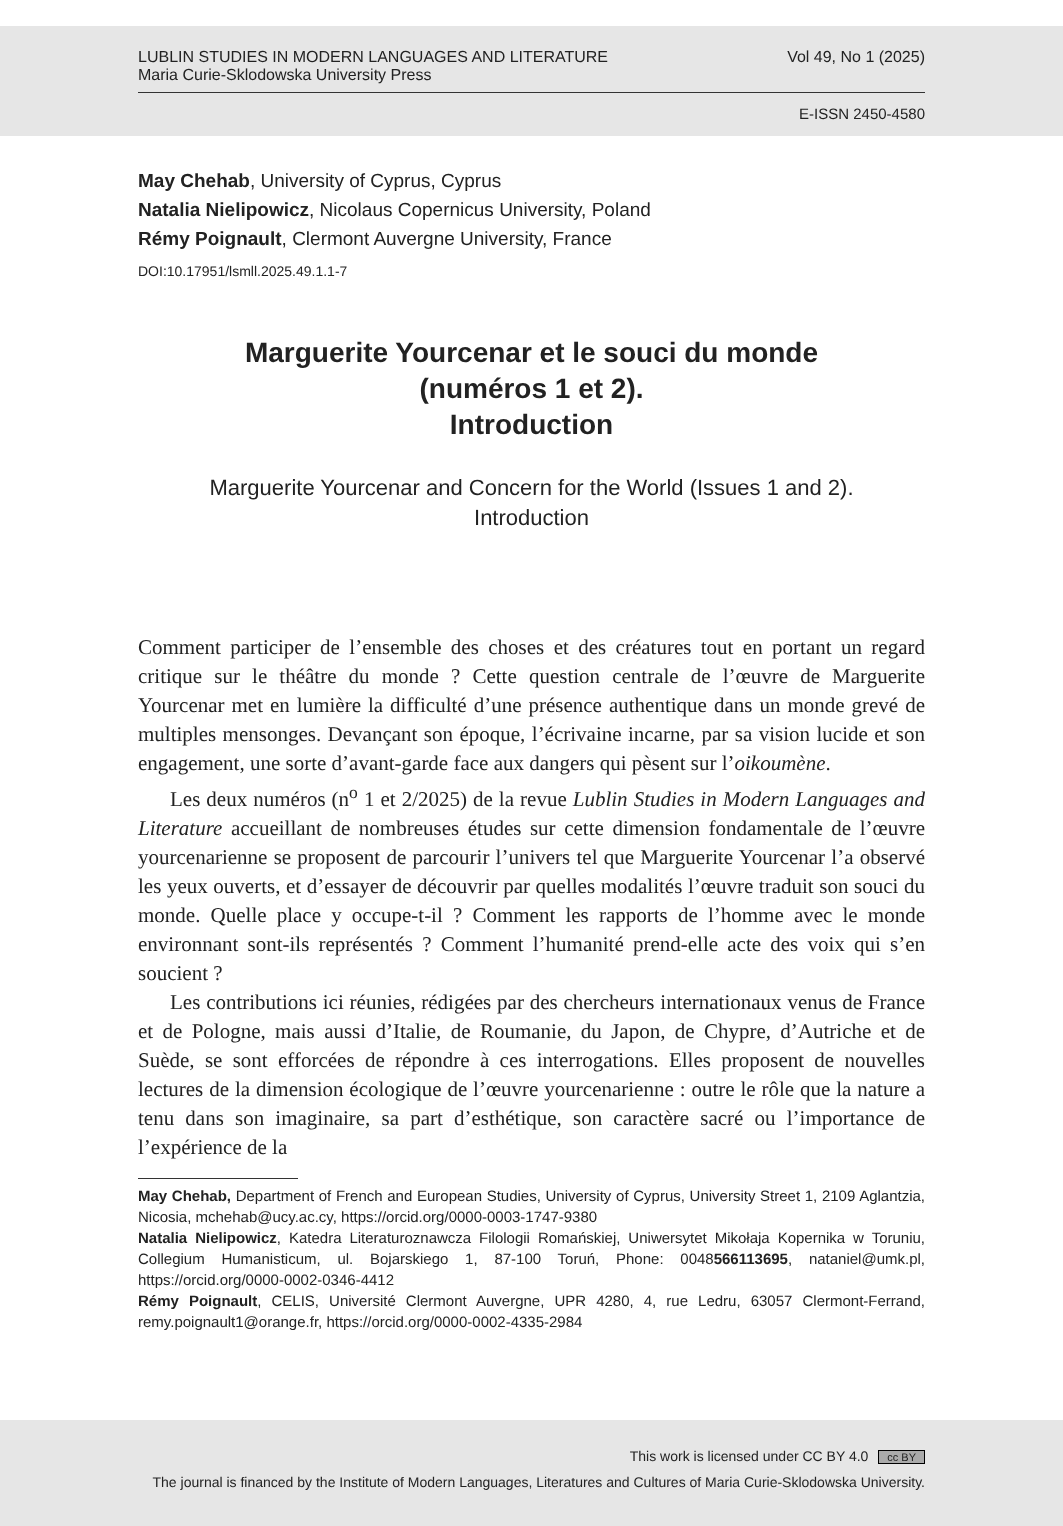LUBLIN STUDIES IN MODERN LANGUAGES AND LITERATURE
Maria Curie-Sklodowska University Press
Vol 49, No 1 (2025)
E-ISSN 2450-4580
May Chehab, University of Cyprus, Cyprus
Natalia Nielipowicz, Nicolaus Copernicus University, Poland
Rémy Poignault, Clermont Auvergne University, France
DOI:10.17951/lsmll.2025.49.1.1-7
Marguerite Yourcenar et le souci du monde
(numéros 1 et 2).
Introduction
Marguerite Yourcenar and Concern for the World (Issues 1 and 2).
Introduction
Comment participer de l’ensemble des choses et des créatures tout en portant un regard critique sur le théâtre du monde ? Cette question centrale de l’œuvre de Marguerite Yourcenar met en lumière la difficulté d’une présence authentique dans un monde grevé de multiples mensonges. Devançant son époque, l’écrivaine incarne, par sa vision lucide et son engagement, une sorte d’avant-garde face aux dangers qui pèsent sur l’oikoumène.
Les deux numéros (n<sup>o</sup> 1 et 2/2025) de la revue Lublin Studies in Modern Languages and Literature accueillant de nombreuses études sur cette dimension fondamentale de l’œuvre yourcenarienne se proposent de parcourir l’univers tel que Marguerite Yourcenar l’a observé les yeux ouverts, et d’essayer de découvrir par quelles modalités l’œuvre traduit son souci du monde. Quelle place y occupe-t-il ? Comment les rapports de l’homme avec le monde environnant sont-ils représentés ? Comment l’humanité prend-elle acte des voix qui s’en soucient ?
Les contributions ici réunies, rédigées par des chercheurs internationaux venus de France et de Pologne, mais aussi d’Italie, de Roumanie, du Japon, de Chypre, d’Autriche et de Suède, se sont efforcées de répondre à ces interrogations. Elles proposent de nouvelles lectures de la dimension écologique de l’œuvre yourcenarienne : outre le rôle que la nature a tenu dans son imaginaire, sa part d’esthétique, son caractère sacré ou l’importance de l’expérience de la
May Chehab, Department of French and European Studies, University of Cyprus, University Street 1, 2109 Aglantzia, Nicosia, mchehab@ucy.ac.cy, https://orcid.org/0000-0003-1747-9380
Natalia Nielipowicz, Katedra Literaturoznawcza Filologii Romańskiej, Uniwersytet Mikołaja Kopernika w Toruniu, Collegium Humanisticum, ul. Bojarskiego 1, 87-100 Toruń, Phone: 0048566113695, nataniel@umk.pl, https://orcid.org/0000-0002-0346-4412
Rémy Poignault, CELIS, Université Clermont Auvergne, UPR 4280, 4, rue Ledru, 63057 Clermont-Ferrand, remy.poignault1@orange.fr, https://orcid.org/0000-0002-4335-2984
This work is licensed under CC BY 4.0 cc BY
The journal is financed by the Institute of Modern Languages, Literatures and Cultures of Maria Curie-Sklodowska University.